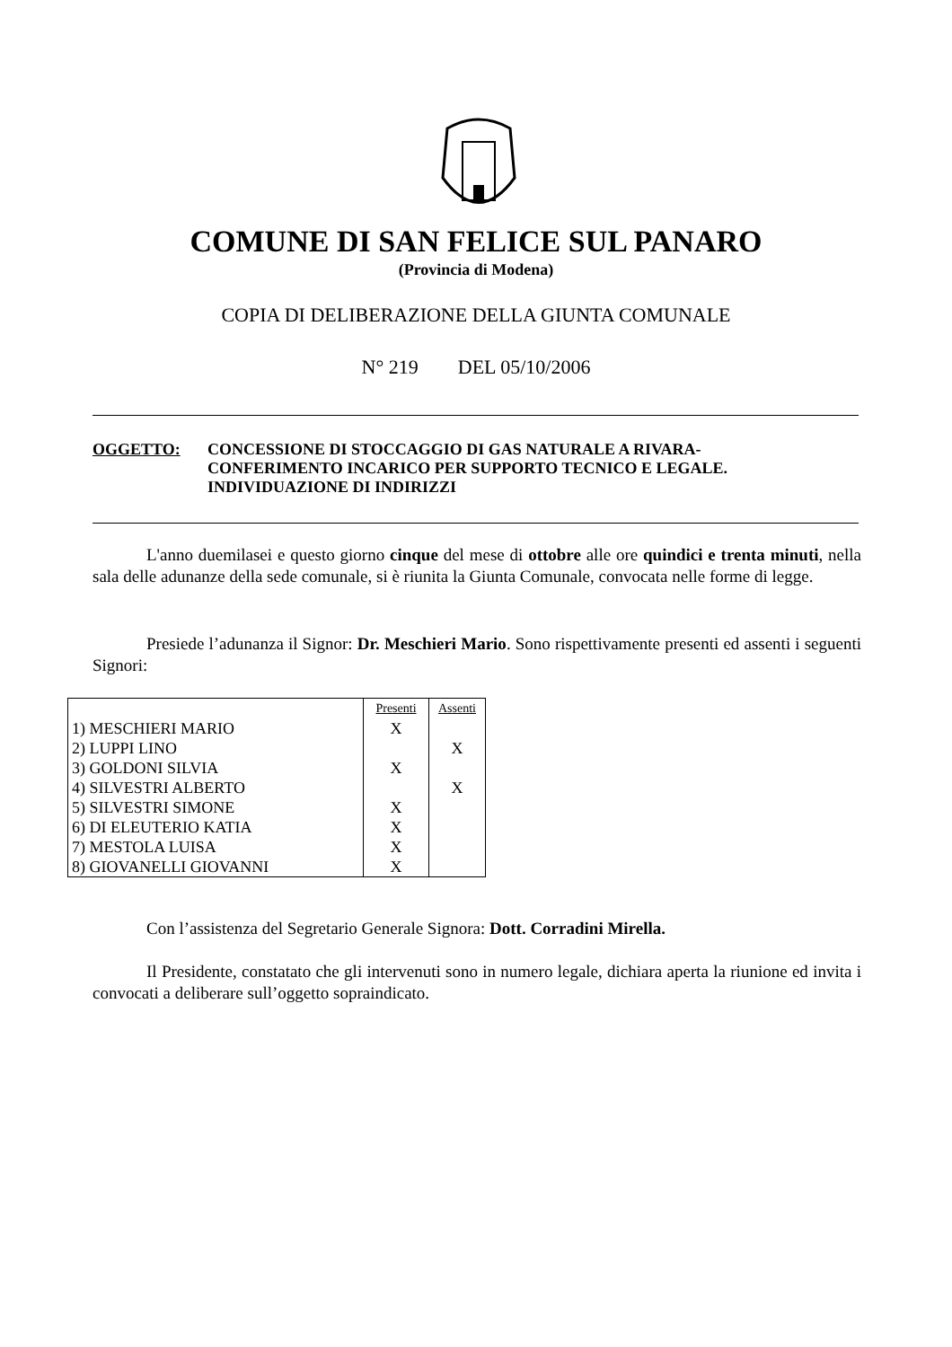COMUNE DI SAN FELICE SUL PANARO
(Provincia di Modena)
COPIA DI DELIBERAZIONE DELLA GIUNTA COMUNALE
N° 219 DEL 05/10/2006
OGGETTO: CONCESSIONE DI STOCCAGGIO DI GAS NATURALE A RIVARA-
CONFERIMENTO INCARICO PER SUPPORTO TECNICO E LEGALE.
INDIVIDUAZIONE DI INDIRIZZI
L'anno duemilasei e questo giorno cinque del mese di ottobre alle ore quindici e trenta minuti, nella sala delle adunanze della sede comunale, si è riunita la Giunta Comunale, convocata nelle forme di legge.
Presiede l’adunanza il Signor: Dr. Meschieri Mario. Sono rispettivamente presenti ed assenti i seguenti Signori:
| | Presenti | Assenti |
| 1) MESCHIERI MARIO | X | |
| 2) LUPPI LINO | | X |
| 3) GOLDONI SILVIA | X | |
| 4) SILVESTRI ALBERTO | | X |
| 5) SILVESTRI SIMONE | X | |
| 6) DI ELEUTERIO KATIA | X | |
| 7) MESTOLA LUISA | X | |
| 8) GIOVANELLI GIOVANNI | X | |
Con l’assistenza del Segretario Generale Signora: Dott. Corradini Mirella.
Il Presidente, constatato che gli intervenuti sono in numero legale, dichiara aperta la riunione ed invita i convocati a deliberare sull’oggetto sopraindicato.